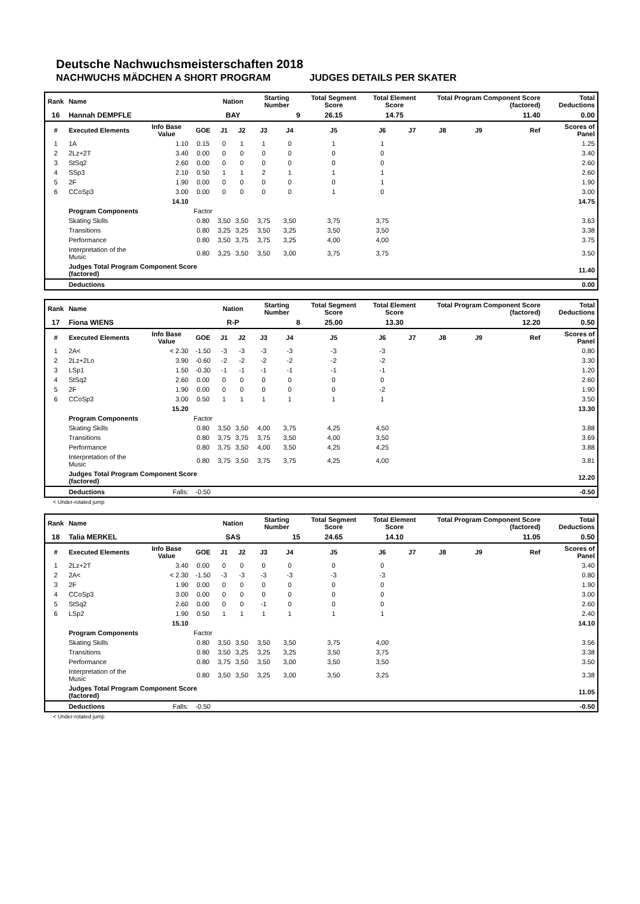Deutsche Nachwuchsmeisterschaften 2018
NACHWUCHS MÄDCHEN A SHORT PROGRAM JUDGES DETAILS PER SKATER
| Rank | Name | | | Nation | | Starting Number | | Total Segment Score | Total Element Score | | Total Program Component Score (factored) | | | Total Deductions |
| --- | --- | --- | --- | --- | --- | --- | --- | --- | --- | --- | --- | --- | --- | --- |
| 16 | Hannah DEMPFLE | | | BAY | | 9 | | 26.15 | 14.75 | | 11.40 | | | 0.00 |
| # | Executed Elements | Info Base Value | GOE | J1 | J2 | J3 | J4 | J5 | J6 | J7 | J8 | J9 | Ref | Scores of Panel |
| 1 | 1A | 1.10 | 0.15 | 0 | 1 | 1 | 0 | 1 | 1 | | | | | 1.25 |
| 2 | 2Lz+2T | 3.40 | 0.00 | 0 | 0 | 0 | 0 | 0 | 0 | | | | | 3.40 |
| 3 | StSq2 | 2.60 | 0.00 | 0 | 0 | 0 | 0 | 0 | 0 | | | | | 2.60 |
| 4 | SSp3 | 2.10 | 0.50 | 1 | 1 | 2 | 1 | 1 | 1 | | | | | 2.60 |
| 5 | 2F | 1.90 | 0.00 | 0 | 0 | 0 | 0 | 0 | 1 | | | | | 1.90 |
| 6 | CCoSp3 | 3.00 | 0.00 | 0 | 0 | 0 | 0 | 1 | 0 | | | | | 3.00 |
| | | 14.10 | | | | | | | | | | | | 14.75 |
| | Program Components | | Factor | | | | | | | | | | | |
| | Skating Skills | | 0.80 | 3,50 | 3,50 | 3,75 | 3,50 | 3,75 | 3,75 | | | | | 3.63 |
| | Transitions | | 0.80 | 3,25 | 3,25 | 3,50 | 3,25 | 3,50 | 3,50 | | | | | 3.38 |
| | Performance | | 0.80 | 3,50 | 3,75 | 3,75 | 3,25 | 4,00 | 4,00 | | | | | 3.75 |
| | Interpretation of the Music | | 0.80 | 3,25 | 3,50 | 3,50 | 3,00 | 3,75 | 3,75 | | | | | 3.50 |
| | Judges Total Program Component Score (factored) | | | | | | | | | | | | | 11.40 |
| | Deductions | | | | | | | | | | | | | 0.00 |
| Rank | Name | | | Nation | | Starting Number | | Total Segment Score | Total Element Score | | Total Program Component Score (factored) | | | Total Deductions |
| --- | --- | --- | --- | --- | --- | --- | --- | --- | --- | --- | --- | --- | --- | --- |
| 17 | Fiona WIENS | | | R-P | | 8 | | 25.00 | 13.30 | | 12.20 | | | 0.50 |
| # | Executed Elements | Info Base Value | GOE | J1 | J2 | J3 | J4 | J5 | J6 | J7 | J8 | J9 | Ref | Scores of Panel |
| 1 | 2A< | < 2.30 | -1.50 | -3 | -3 | -3 | -3 | -3 | -3 | | | | | 0.80 |
| 2 | 2Lz+2Lo | 3.90 | -0.60 | -2 | -2 | -2 | -2 | -2 | -2 | | | | | 3.30 |
| 3 | LSp1 | 1.50 | -0.30 | -1 | -1 | -1 | -1 | -1 | -1 | | | | | 1.20 |
| 4 | StSq2 | 2.60 | 0.00 | 0 | 0 | 0 | 0 | 0 | 0 | | | | | 2.60 |
| 5 | 2F | 1.90 | 0.00 | 0 | 0 | 0 | 0 | 0 | -2 | | | | | 1.90 |
| 6 | CCoSp3 | 3.00 | 0.50 | 1 | 1 | 1 | 1 | 1 | 1 | | | | | 3.50 |
| | | 15.20 | | | | | | | | | | | | 13.30 |
| | Program Components | | Factor | | | | | | | | | | | |
| | Skating Skills | | 0.80 | 3,50 | 3,50 | 4,00 | 3,75 | 4,25 | 4,50 | | | | | 3.88 |
| | Transitions | | 0.80 | 3,75 | 3,75 | 3,75 | 3,50 | 4,00 | 3,50 | | | | | 3.69 |
| | Performance | | 0.80 | 3,75 | 3,50 | 4,00 | 3,50 | 4,25 | 4,25 | | | | | 3.88 |
| | Interpretation of the Music | | 0.80 | 3,75 | 3,50 | 3,75 | 3,75 | 4,25 | 4,00 | | | | | 3.81 |
| | Judges Total Program Component Score (factored) | | | | | | | | | | | | | 12.20 |
| | Deductions | Falls: | -0.50 | | | | | | | | | | | -0.50 |
< Under-rotated jump
| Rank | Name | | | Nation | | Starting Number | | Total Segment Score | Total Element Score | | Total Program Component Score (factored) | | | Total Deductions |
| --- | --- | --- | --- | --- | --- | --- | --- | --- | --- | --- | --- | --- | --- | --- |
| 18 | Talia MERKEL | | | SAS | | 15 | | 24.65 | 14.10 | | 11.05 | | | 0.50 |
| # | Executed Elements | Info Base Value | GOE | J1 | J2 | J3 | J4 | J5 | J6 | J7 | J8 | J9 | Ref | Scores of Panel |
| 1 | 2Lz+2T | 3.40 | 0.00 | 0 | 0 | 0 | 0 | 0 | 0 | | | | | 3.40 |
| 2 | 2A< | < 2.30 | -1.50 | -3 | -3 | -3 | -3 | -3 | -3 | | | | | 0.80 |
| 3 | 2F | 1.90 | 0.00 | 0 | 0 | 0 | 0 | 0 | 0 | | | | | 1.90 |
| 4 | CCoSp3 | 3.00 | 0.00 | 0 | 0 | 0 | 0 | 0 | 0 | | | | | 3.00 |
| 5 | StSq2 | 2.60 | 0.00 | 0 | 0 | -1 | 0 | 0 | 0 | | | | | 2.60 |
| 6 | LSp2 | 1.90 | 0.50 | 1 | 1 | 1 | 1 | 1 | 1 | | | | | 2.40 |
| | | 15.10 | | | | | | | | | | | | 14.10 |
| | Program Components | | Factor | | | | | | | | | | | |
| | Skating Skills | | 0.80 | 3,50 | 3,50 | 3,50 | 3,50 | 3,75 | 4,00 | | | | | 3.56 |
| | Transitions | | 0.80 | 3,50 | 3,25 | 3,25 | 3,25 | 3,50 | 3,75 | | | | | 3.38 |
| | Performance | | 0.80 | 3,75 | 3,50 | 3,50 | 3,00 | 3,50 | 3,50 | | | | | 3.50 |
| | Interpretation of the Music | | 0.80 | 3,50 | 3,50 | 3,25 | 3,00 | 3,50 | 3,25 | | | | | 3.38 |
| | Judges Total Program Component Score (factored) | | | | | | | | | | | | | 11.05 |
| | Deductions | Falls: | -0.50 | | | | | | | | | | | -0.50 |
< Under-rotated jump